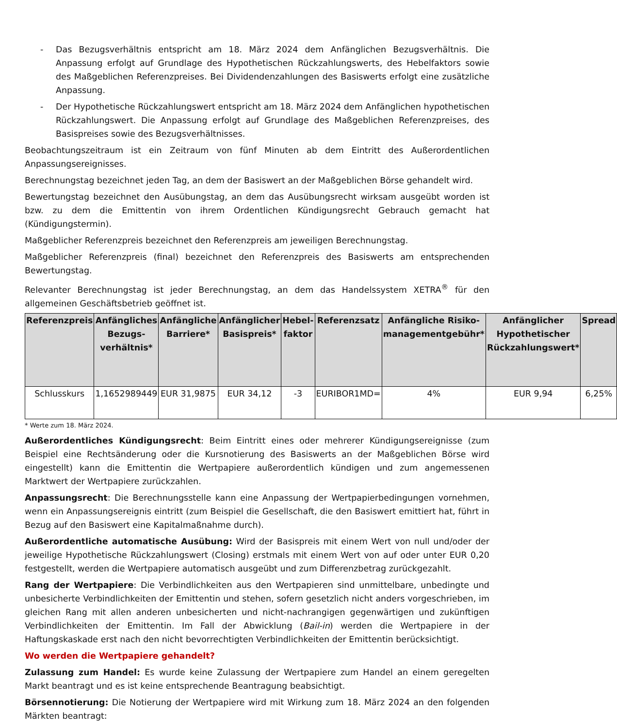- Das Bezugsverhältnis entspricht am 18. März 2024 dem Anfänglichen Bezugsverhältnis. Die Anpassung erfolgt auf Grundlage des Hypothetischen Rückzahlungswerts, des Hebelfaktors sowie des Maßgeblichen Referenzpreises. Bei Dividendenzahlungen des Basiswerts erfolgt eine zusätzliche Anpassung.
- Der Hypothetische Rückzahlungswert entspricht am 18. März 2024 dem Anfänglichen hypothetischen Rückzahlungswert. Die Anpassung erfolgt auf Grundlage des Maßgeblichen Referenzpreises, des Basispreises sowie des Bezugsverhältnisses.
Beobachtungszeitraum ist ein Zeitraum von fünf Minuten ab dem Eintritt des Außerordentlichen Anpassungsereignisses.
Berechnungstag bezeichnet jeden Tag, an dem der Basiswert an der Maßgeblichen Börse gehandelt wird.
Bewertungstag bezeichnet den Ausübungstag, an dem das Ausübungsrecht wirksam ausgeübt worden ist bzw. zu dem die Emittentin von ihrem Ordentlichen Kündigungsrecht Gebrauch gemacht hat (Kündigungstermin).
Maßgeblicher Referenzpreis bezeichnet den Referenzpreis am jeweiligen Berechnungstag.
Maßgeblicher Referenzpreis (final) bezeichnet den Referenzpreis des Basiswerts am entsprechenden Bewertungstag.
Relevanter Berechnungstag ist jeder Berechnungstag, an dem das Handelssystem XETRA<sup>®</sup> für den allgemeinen Geschäftsbetrieb geöffnet ist.
| Referenzpreis | Anfängliches Bezugs-verhältnis* | Anfängliche Barriere* | Anfänglicher Basispreis* | Hebel-faktor | Referenzsatz | Anfängliche Risiko-managementgebühr* | Anfänglicher Hypothetischer Rückzahlungswert* | Spread |
| --- | --- | --- | --- | --- | --- | --- | --- | --- |
| Schlusskurs | 1,1652989449 | EUR 31,9875 | EUR 34,12 | -3 | EURIBOR1MD= | 4% | EUR 9,94 | 6,25% |
* Werte zum 18. März 2024.
Außerordentliches Kündigungsrecht: Beim Eintritt eines oder mehrerer Kündigungsereignisse (zum Beispiel eine Rechtsänderung oder die Kursnotierung des Basiswerts an der Maßgeblichen Börse wird eingestellt) kann die Emittentin die Wertpapiere außerordentlich kündigen und zum angemessenen Marktwert der Wertpapiere zurückzahlen.
Anpassungsrecht: Die Berechnungsstelle kann eine Anpassung der Wertpapierbedingungen vornehmen, wenn ein Anpassungsereignis eintritt (zum Beispiel die Gesellschaft, die den Basiswert emittiert hat, führt in Bezug auf den Basiswert eine Kapitalmaßnahme durch).
Außerordentliche automatische Ausübung: Wird der Basispreis mit einem Wert von null und/oder der jeweilige Hypothetische Rückzahlungswert (Closing) erstmals mit einem Wert von auf oder unter EUR 0,20 festgestellt, werden die Wertpapiere automatisch ausgeübt und zum Differenzbetrag zurückgezahlt.
Rang der Wertpapiere: Die Verbindlichkeiten aus den Wertpapieren sind unmittelbare, unbedingte und unbesicherte Verbindlichkeiten der Emittentin und stehen, sofern gesetzlich nicht anders vorgeschrieben, im gleichen Rang mit allen anderen unbesicherten und nicht-nachrangigen gegenwärtigen und zukünftigen Verbindlichkeiten der Emittentin. Im Fall der Abwicklung (Bail-in) werden die Wertpapiere in der Haftungskaskade erst nach den nicht bevorrechtigten Verbindlichkeiten der Emittentin berücksichtigt.
Wo werden die Wertpapiere gehandelt?
Zulassung zum Handel: Es wurde keine Zulassung der Wertpapiere zum Handel an einem geregelten Markt beantragt und es ist keine entsprechende Beantragung beabsichtigt.
Börsennotierung: Die Notierung der Wertpapiere wird mit Wirkung zum 18. März 2024 an den folgenden Märkten beantragt: